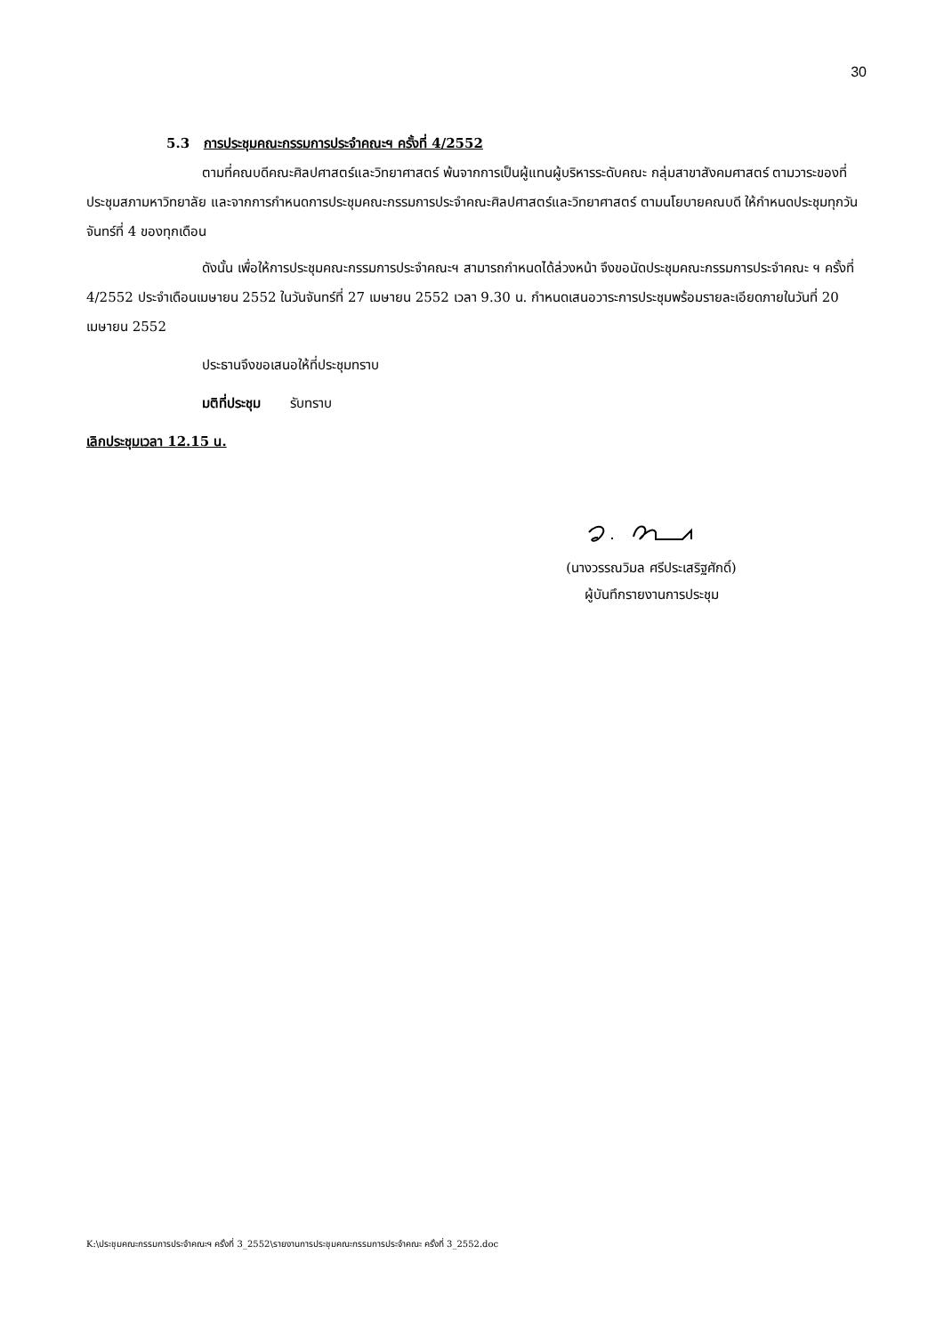30
5.3 การประชุมคณะกรรมการประจำคณะฯ ครั้งที่ 4/2552
ตามที่คณบดีคณะศิลปศาสตร์และวิทยาศาสตร์ พ้นจากการเป็นผู้แทนผู้บริหารระดับคณะ กลุ่มสาขาสังคมศาสตร์ ตามวาระของที่ประชุมสภามหาวิทยาลัย และจากการกำหนดการประชุมคณะกรรมการประจำคณะศิลปศาสตร์และวิทยาศาสตร์ ตามนโยบายคณบดี ให้กำหนดประชุมทุกวันจันทร์ที่ 4 ของทุกเดือน
ดังนั้น เพื่อให้การประชุมคณะกรรมการประจำคณะฯ สามารถกำหนดได้ล่วงหน้า จึงขอนัดประชุมคณะกรรมการประจำคณะ ฯ ครั้งที่ 4/2552 ประจำเดือนเมษายน 2552 ในวันจันทร์ที่ 27 เมษายน 2552 เวลา 9.30 น. กำหนดเสนอวาระการประชุมพร้อมรายละเอียดภายในวันที่ 20 เมษายน 2552
ประธานจึงขอเสนอให้ที่ประชุมทราบ
มติที่ประชุม รับทราบ
เลิกประชุมเวลา 12.15 น.
(นางวรรณวิมล ศรีประเสริฐศักดิ์)
ผู้บันทึกรายงานการประชุม
K:\ประชุมคณะกรรมการประจำคณะฯ ครั้งที่ 3_2552\รายงานการประชุมคณะกรรมการประจำคณะ ครั้งที่ 3_2552.doc